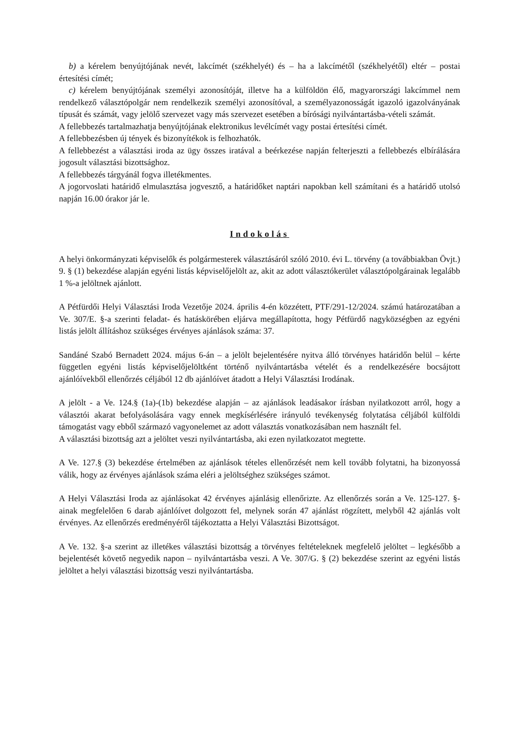b) a kérelem benyújtójának nevét, lakcímét (székhelyét) és – ha a lakcímétől (székhelyétől) eltér – postai értesítési címét;
c) kérelem benyújtójának személyi azonosítóját, illetve ha a külföldön élő, magyarországi lakcímmel nem rendelkező választópolgár nem rendelkezik személyi azonosítóval, a személyazonosságát igazoló igazolványának típusát és számát, vagy jelölő szervezet vagy más szervezet esetében a bírósági nyilvántartásba-vételi számát.
A fellebbezés tartalmazhatja benyújtójának elektronikus levélcímét vagy postai értesítési címét.
A fellebbezésben új tények és bizonyítékok is felhozhatók.
A fellebbezést a választási iroda az ügy összes iratával a beérkezése napján felterjeszti a fellebbezés elbírálására jogosult választási bizottsághoz.
A fellebbezés tárgyánál fogva illetékmentes.
A jogorvoslati határidő elmulasztása jogvesztő, a határidőket naptári napokban kell számítani és a határidő utolsó napján 16.00 órakor jár le.
Indokolás
A helyi önkormányzati képviselők és polgármesterek választásáról szóló 2010. évi L. törvény (a továbbiakban Övjt.) 9. § (1) bekezdése alapján egyéni listás képviselőjelölt az, akit az adott választókerület választópolgárainak legalább 1 %-a jelöltnek ajánlott.
A Pétfürdői Helyi Választási Iroda Vezetője 2024. április 4-én közzétett, PTF/291-12/2024. számú határozatában a Ve. 307/E. §-a szerinti feladat- és hatáskörében eljárva megállapította, hogy Pétfürdő nagyközségben az egyéni listás jelölt állításhoz szükséges érvényes ajánlások száma: 37.
Sandáné Szabó Bernadett 2024. május 6-án – a jelölt bejelentésére nyitva álló törvényes határidőn belül – kérte független egyéni listás képviselőjelöltként történő nyilvántartásba vételét és a rendelkezésére bocsájtott ajánlóívekből ellenőrzés céljából 12 db ajánlóívet átadott a Helyi Választási Irodának.
A jelölt - a Ve. 124.§ (1a)-(1b) bekezdése alapján – az ajánlások leadásakor írásban nyilatkozott arról, hogy a választói akarat befolyásolására vagy ennek megkísérlésére irányuló tevékenység folytatása céljából külföldi támogatást vagy ebből származó vagyonelemet az adott választás vonatkozásában nem használt fel.
A választási bizottság azt a jelöltet veszi nyilvántartásba, aki ezen nyilatkozatot megtette.
A Ve. 127.§ (3) bekezdése értelmében az ajánlások tételes ellenőrzését nem kell tovább folytatni, ha bizonyossá válik, hogy az érvényes ajánlások száma eléri a jelöltséghez szükséges számot.
A Helyi Választási Iroda az ajánlásokat 42 érvényes ajánlásig ellenőrizte. Az ellenőrzés során a Ve. 125-127. §-ainak megfelelően 6 darab ajánlóívet dolgozott fel, melynek során 47 ajánlást rögzített, melyből 42 ajánlás volt érvényes. Az ellenőrzés eredményéről tájékoztatta a Helyi Választási Bizottságot.
A Ve. 132. §-a szerint az illetékes választási bizottság a törvényes feltételeknek megfelelő jelöltet – legkésőbb a bejelentését követő negyedik napon – nyilvántartásba veszi. A Ve. 307/G. § (2) bekezdése szerint az egyéni listás jelöltet a helyi választási bizottság veszi nyilvántartásba.